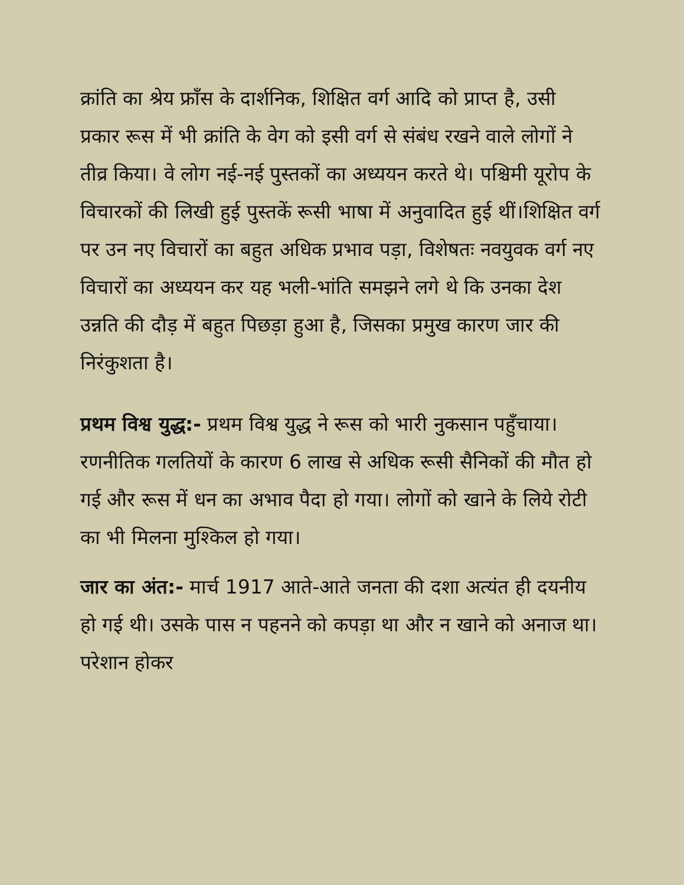क्रांति का श्रेय फ्राँस के दार्शनिक, शिक्षित वर्ग आदि को प्राप्त है, उसी प्रकार रूस में भी क्रांति के वेग को इसी वर्ग से संबंध रखने वाले लोगों ने तीव्र किया। वे लोग नई-नई पुस्तकों का अध्ययन करते थे। पश्चिमी यूरोप के विचारकों की लिखी हुई पुस्तकें रूसी भाषा में अनुवादित हुई थीं।शिक्षित वर्ग पर उन नए विचारों का बहुत अधिक प्रभाव पड़ा, विशेषतः नवयुवक वर्ग नए विचारों का अध्ययन कर यह भली-भांति समझने लगे थे कि उनका देश उन्नति की दौड़ में बहुत पिछड़ा हुआ है, जिसका प्रमुख कारण जार की निरंकुशता है।
प्रथम विश्व युद्ध:- प्रथम विश्व युद्ध ने रूस को भारी नुकसान पहुँचाया। रणनीतिक गलतियों के कारण 6 लाख से अधिक रूसी सैनिकों की मौत हो गई और रूस में धन का अभाव पैदा हो गया। लोगों को खाने के लिये रोटी का भी मिलना मुश्किल हो गया।
जार का अंत:- मार्च 1917 आते-आते जनता की दशा अत्यंत ही दयनीय हो गई थी। उसके पास न पहनने को कपड़ा था और न खाने को अनाज था। परेशान होकर